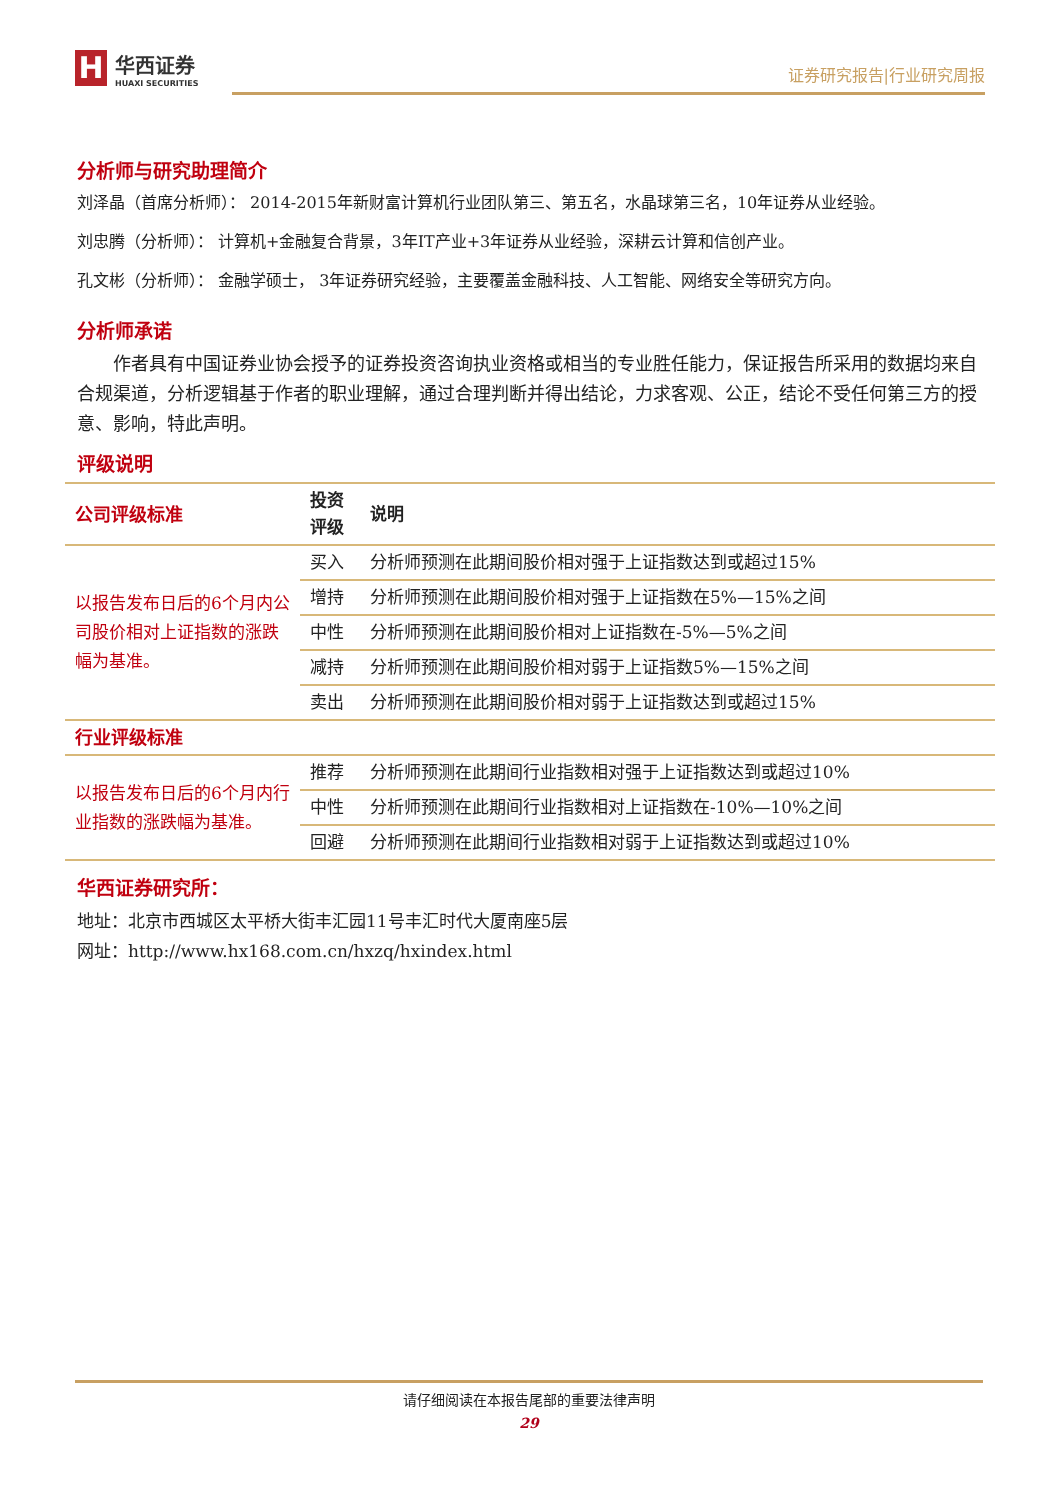H华西证券 HUAXI SECURITIES
证券研究报告|行业研究周报
分析师与研究助理简介
刘泽晶（首席分析师）： 2014-2015年新财富计算机行业团队第三、第五名，水晶球第三名，10年证券从业经验。
刘忠腾（分析师）： 计算机+金融复合背景，3年IT产业+3年证券从业经验，深耕云计算和信创产业。
孔文彬（分析师）： 金融学硕士， 3年证券研究经验，主要覆盖金融科技、人工智能、网络安全等研究方向。
分析师承诺
作者具有中国证券业协会授予的证券投资咨询执业资格或相当的专业胜任能力，保证报告所采用的数据均来自合规渠道，分析逻辑基于作者的职业理解，通过合理判断并得出结论，力求客观、公正，结论不受任何第三方的授意、影响，特此声明。
评级说明
| 公司评级标准 | 投资评级 | 说明 |
| --- | --- | --- |
| 以报告发布日后的6个月内公司股价相对上证指数的涨跌幅为基准。 | 买入 | 分析师预测在此期间股价相对强于上证指数达到或超过15% |
| | 增持 | 分析师预测在此期间股价相对强于上证指数在5%—15%之间 |
| | 中性 | 分析师预测在此期间股价相对上证指数在-5%—5%之间 |
| | 减持 | 分析师预测在此期间股价相对弱于上证指数5%—15%之间 |
| | 卖出 | 分析师预测在此期间股价相对弱于上证指数达到或超过15% |
| 行业评级标准 | | |
| 以报告发布日后的6个月内行业指数的涨跌幅为基准。 | 推荐 | 分析师预测在此期间行业指数相对强于上证指数达到或超过10% |
| | 中性 | 分析师预测在此期间行业指数相对上证指数在-10%—10%之间 |
| | 回避 | 分析师预测在此期间行业指数相对弱于上证指数达到或超过10% |
华西证券研究所：
地址：北京市西城区太平桥大街丰汇园11号丰汇时代大厦南座5层
网址：http://www.hx168.com.cn/hxzq/hxindex.html
请仔细阅读在本报告尾部的重要法律声明
29